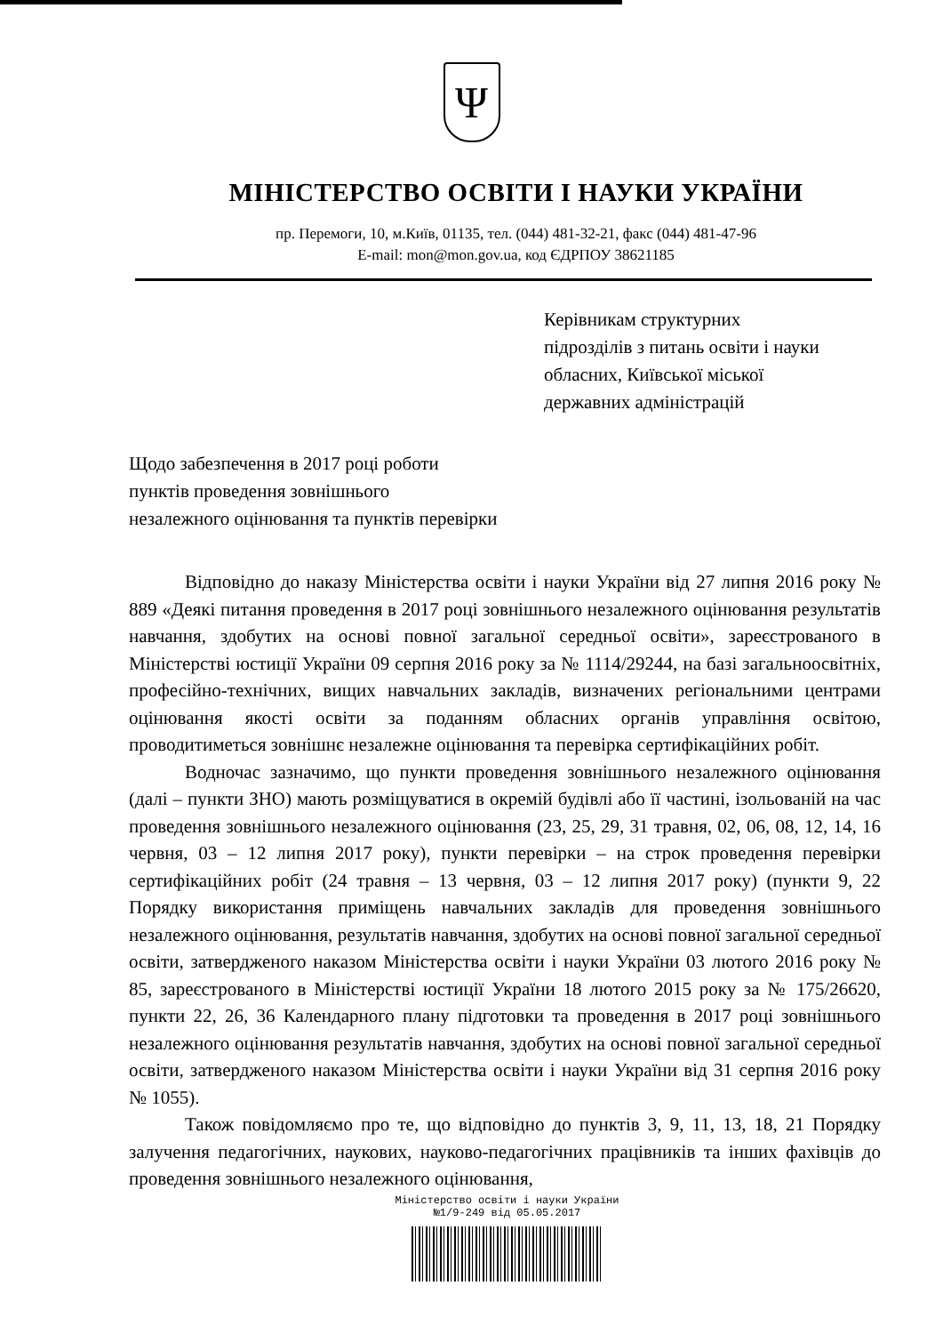Ψ
МІНІСТЕРСТВО ОСВІТИ І НАУКИ УКРАЇНИ
пр. Перемоги, 10, м.Київ, 01135, тел. (044) 481-32-21, факс (044) 481-47-96
E-mail: mon@mon.gov.ua, код ЄДРПОУ 38621185
Керівникам структурних
підрозділів з питань освіти і науки
обласних, Київської міської
державних адміністрацій
Щодо забезпечення в 2017 році роботи
пунктів проведення зовнішнього
незалежного оцінювання та пунктів перевірки
Відповідно до наказу Міністерства освіти і науки України від 27 липня 2016 року № 889 «Деякі питання проведення в 2017 році зовнішнього незалежного оцінювання результатів навчання, здобутих на основі повної загальної середньої освіти», зареєстрованого в Міністерстві юстиції України 09 серпня 2016 року за № 1114/29244, на базі загальноосвітніх, професійно-технічних, вищих навчальних закладів, визначених регіональними центрами оцінювання якості освіти за поданням обласних органів управління освітою, проводитиметься зовнішнє незалежне оцінювання та перевірка сертифікаційних робіт.
Водночас зазначимо, що пункти проведення зовнішнього незалежного оцінювання (далі – пункти ЗНО) мають розміщуватися в окремій будівлі або її частині, ізольованій на час проведення зовнішнього незалежного оцінювання (23, 25, 29, 31 травня, 02, 06, 08, 12, 14, 16 червня, 03 – 12 липня 2017 року), пункти перевірки – на строк проведення перевірки сертифікаційних робіт (24 травня – 13 червня, 03 – 12 липня 2017 року) (пункти 9, 22 Порядку використання приміщень навчальних закладів для проведення зовнішнього незалежного оцінювання, результатів навчання, здобутих на основі повної загальної середньої освіти, затвердженого наказом Міністерства освіти і науки України 03 лютого 2016 року № 85, зареєстрованого в Міністерстві юстиції України 18 лютого 2015 року за № 175/26620, пункти 22, 26, 36 Календарного плану підготовки та проведення в 2017 році зовнішнього незалежного оцінювання результатів навчання, здобутих на основі повної загальної середньої освіти, затвердженого наказом Міністерства освіти і науки України від 31 серпня 2016 року № 1055).
Також повідомляємо про те, що відповідно до пунктів 3, 9, 11, 13, 18, 21 Порядку залучення педагогічних, наукових, науково-педагогічних працівників та інших фахівців до проведення зовнішнього незалежного оцінювання,
Міністерство освіти і науки України
№1/9-249 від 05.05.2017